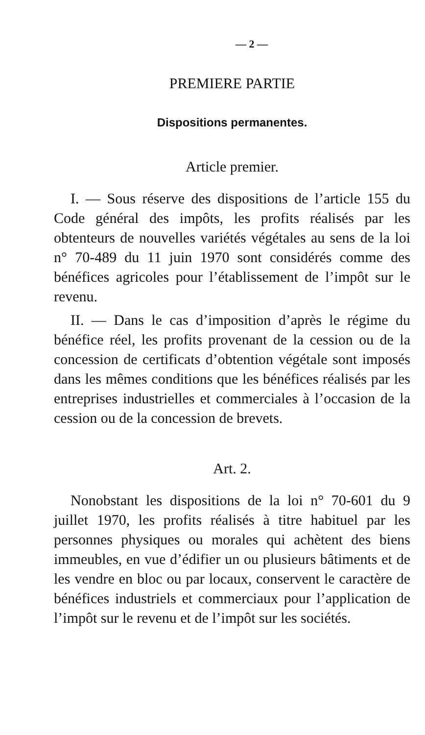— 2 —
PREMIERE PARTIE
Dispositions permanentes.
Article premier.
I. — Sous réserve des dispositions de l’article 155 du Code général des impôts, les profits réalisés par les obtenteurs de nouvelles variétés végétales au sens de la loi n° 70-489 du 11 juin 1970 sont considérés comme des bénéfices agricoles pour l’établissement de l’impôt sur le revenu.
II. — Dans le cas d’imposition d’après le régime du bénéfice réel, les profits provenant de la cession ou de la concession de certificats d’obtention végétale sont imposés dans les mêmes conditions que les bénéfices réalisés par les entreprises industrielles et commerciales à l’occasion de la cession ou de la concession de brevets.
Art. 2.
Nonobstant les dispositions de la loi n° 70-601 du 9 juillet 1970, les profits réalisés à titre habituel par les personnes physiques ou morales qui achètent des biens immeubles, en vue d’édifier un ou plusieurs bâtiments et de les vendre en bloc ou par locaux, conservent le caractère de bénéfices industriels et commerciaux pour l’application de l’impôt sur le revenu et de l’impôt sur les sociétés.